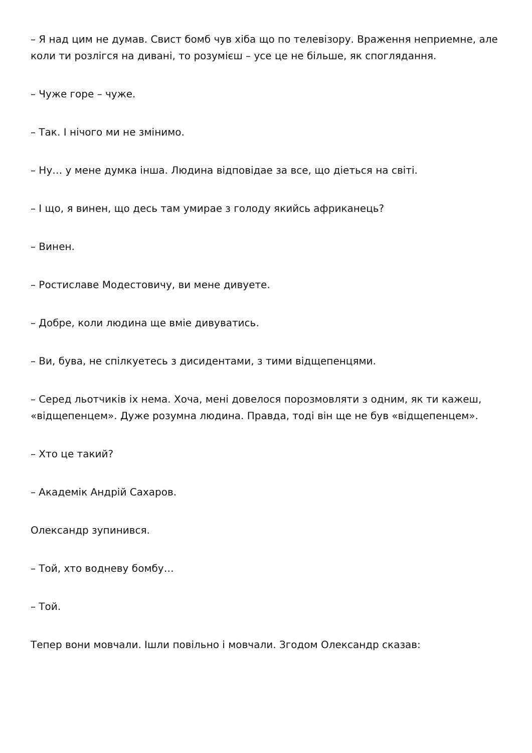– Я над цим не думав. Свист бомб чув хіба що по телевізору. Враження неприемне, але коли ти розлігся на дивані, то розумієш – усе це не більше, як споглядання.
– Чуже горе – чуже.
– Так. І нічого ми не змінимо.
– Ну… у мене думка інша. Людина відповідае за все, що діеться на світі.
– І що, я винен, що десь там умирае з голоду якийсь африканець?
– Винен.
– Ростиславе Модестовичу, ви мене дивуете.
– Добре, коли людина ще вміе дивуватись.
– Ви, бува, не спілкуетесь з дисидентами, з тими відщепенцями.
– Серед льотчиків іх нема. Хоча, мені довелося порозмовляти з одним, як ти кажеш, «відщепенцем». Дуже розумна людина. Правда, тоді він ще не був «відщепенцем».
– Хто це такий?
– Академік Андрій Сахаров.
Олександр зупинився.
– Той, хто водневу бомбу…
– Той.
Тепер вони мовчали. Ішли повільно і мовчали. Згодом Олександр сказав: